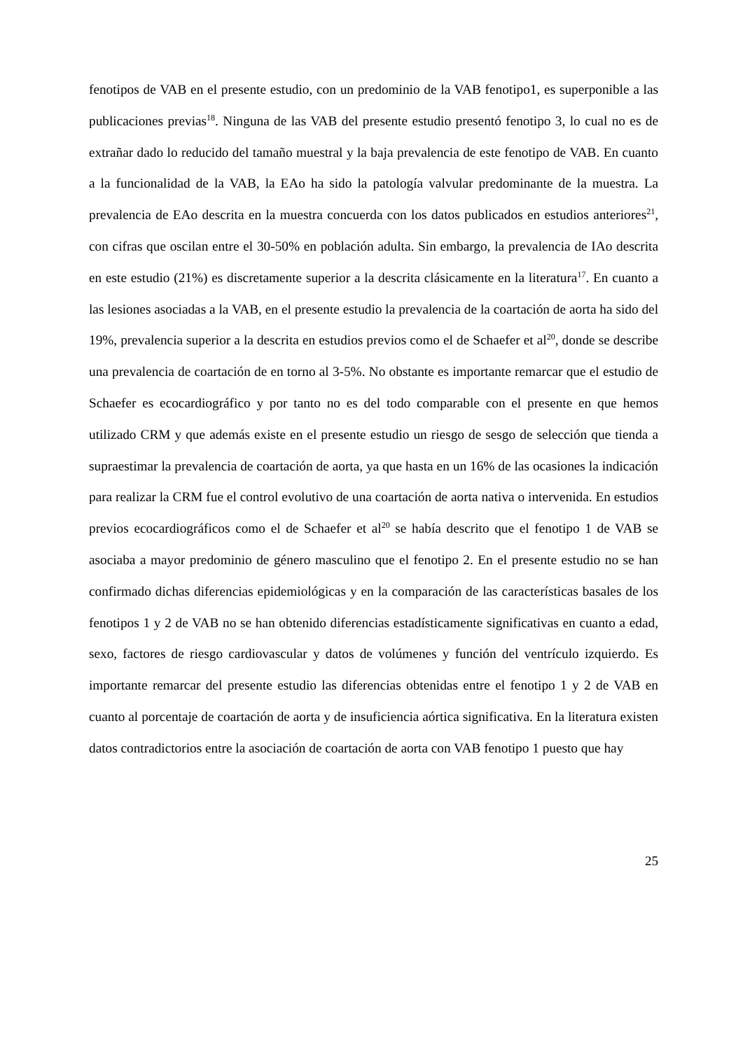fenotipos de VAB en el presente estudio, con un predominio de la VAB fenotipo1, es superponible a las publicaciones previas<sup>18</sup>. Ninguna de las VAB del presente estudio presentó fenotipo 3, lo cual no es de extrañar dado lo reducido del tamaño muestral y la baja prevalencia de este fenotipo de VAB. En cuanto a la funcionalidad de la VAB, la EAo ha sido la patología valvular predominante de la muestra. La prevalencia de EAo descrita en la muestra concuerda con los datos publicados en estudios anteriores<sup>21</sup>, con cifras que oscilan entre el 30-50% en población adulta. Sin embargo, la prevalencia de IAo descrita en este estudio (21%) es discretamente superior a la descrita clásicamente en la literatura<sup>17</sup>. En cuanto a las lesiones asociadas a la VAB, en el presente estudio la prevalencia de la coartación de aorta ha sido del 19%, prevalencia superior a la descrita en estudios previos como el de Schaefer et al<sup>20</sup>, donde se describe una prevalencia de coartación de en torno al 3-5%. No obstante es importante remarcar que el estudio de Schaefer es ecocardiográfico y por tanto no es del todo comparable con el presente en que hemos utilizado CRM y que además existe en el presente estudio un riesgo de sesgo de selección que tienda a supraestimar la prevalencia de coartación de aorta, ya que hasta en un 16% de las ocasiones la indicación para realizar la CRM fue el control evolutivo de una coartación de aorta nativa o intervenida. En estudios previos ecocardiográficos como el de Schaefer et al<sup>20</sup> se había descrito que el fenotipo 1 de VAB se asociaba a mayor predominio de género masculino que el fenotipo 2. En el presente estudio no se han confirmado dichas diferencias epidemiológicas y en la comparación de las características basales de los fenotipos 1 y 2 de VAB no se han obtenido diferencias estadísticamente significativas en cuanto a edad, sexo, factores de riesgo cardiovascular y datos de volúmenes y función del ventrículo izquierdo. Es importante remarcar del presente estudio las diferencias obtenidas entre el fenotipo 1 y 2 de VAB en cuanto al porcentaje de coartación de aorta y de insuficiencia aórtica significativa. En la literatura existen datos contradictorios entre la asociación de coartación de aorta con VAB fenotipo 1 puesto que hay
25